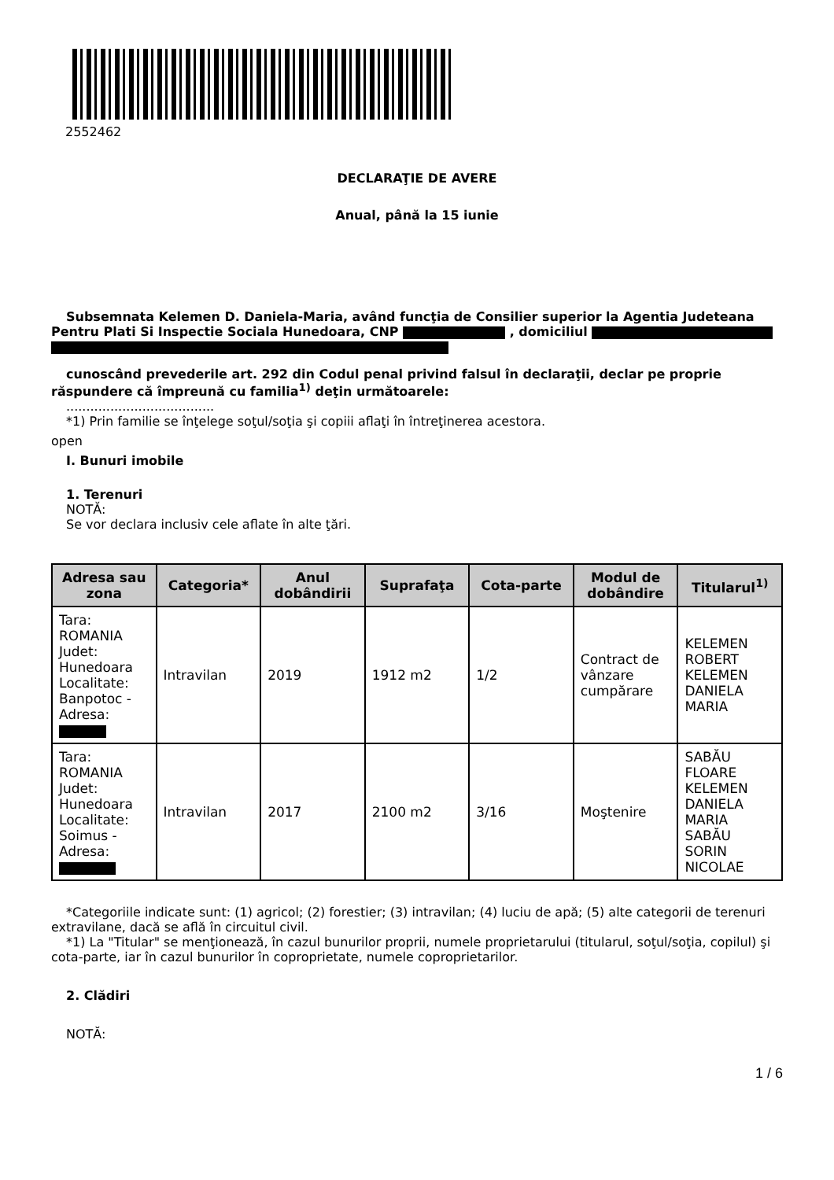2552462
DECLARAŢIE DE AVERE
Anual, până la 15 iunie
Subsemnata Kelemen D. Daniela-Maria, având funcţia de Consilier superior la Agentia Judeteana Pentru Plati Si Inspectie Sociala Hunedoara, CNP , domiciliul
cunoscând prevederile art. 292 din Codul penal privind falsul în declaraţii, declar pe proprie răspundere că împreună cu familia<sup>1)</sup> deţin următoarele:
.....................................
*1) Prin familie se înţelege soţul/soţia şi copiii aflaţi în întreţinerea acestora.
open
I. Bunuri imobile
1. Terenuri
NOTĂ:
Se vor declara inclusiv cele aflate în alte ţări.
| Adresa sau zona | Categoria* | Anul dobândirii | Suprafaţa | Cota-parte | Modul de dobândire | Titularul<sup>1)</sup> |
| --- | --- | --- | --- | --- | --- | --- |
| Tara: ROMANIA Judet: Hunedoara Localitate: Banpotoc - Adresa: | Intravilan | 2019 | 1912 m2 | 1/2 | Contract de vânzare cumpărare | KELEMEN ROBERT KELEMEN DANIELA MARIA |
| Tara: ROMANIA Judet: Hunedoara Localitate: Soimus - Adresa: | Intravilan | 2017 | 2100 m2 | 3/16 | Moştenire | SABĂU FLOARE KELEMEN DANIELA MARIA SABĂU SORIN NICOLAE |
*Categoriile indicate sunt: (1) agricol; (2) forestier; (3) intravilan; (4) luciu de apă; (5) alte categorii de terenuri extravilane, dacă se află în circuitul civil.
*1) La "Titular" se menţionează, în cazul bunurilor proprii, numele proprietarului (titularul, soţul/soţia, copilul) şi cota-parte, iar în cazul bunurilor în coproprietate, numele coproprietarilor.
2. Clădiri
NOTĂ:
1 / 6